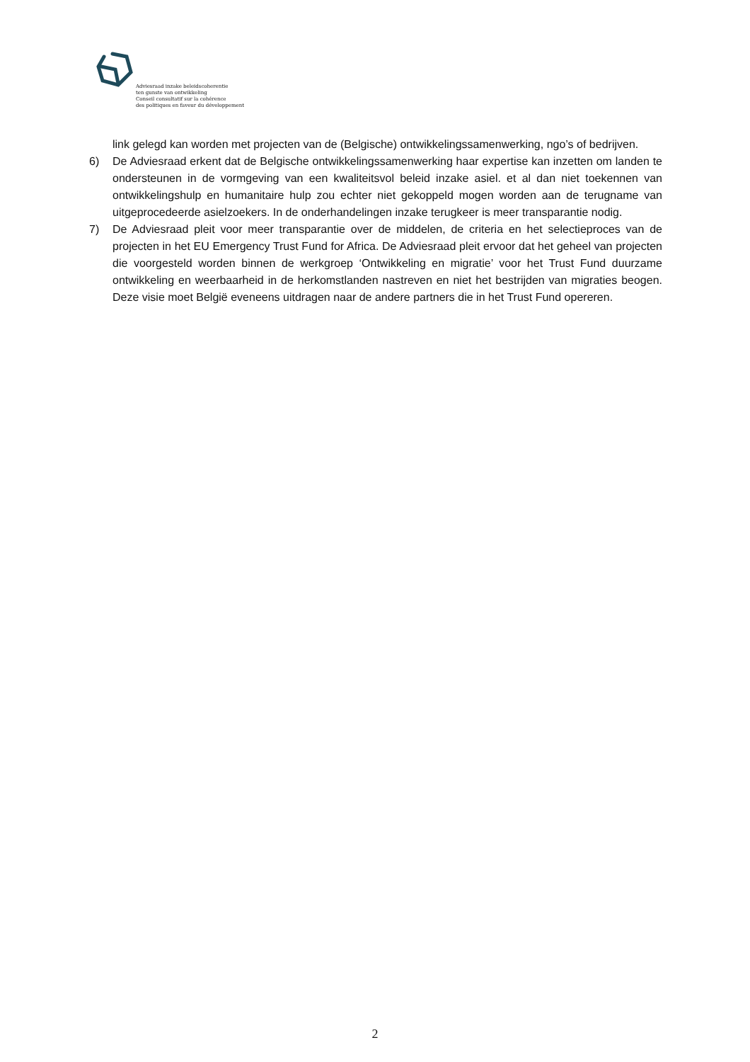Adviesraad inzake beleidscoherentie
ten gunste van ontwikkeling
Conseil consultatif sur la cohérence
des politiques en faveur du développement
link gelegd kan worden met projecten van de (Belgische) ontwikkelingssamenwerking, ngo’s of bedrijven.
6) De Adviesraad erkent dat de Belgische ontwikkelingssamenwerking haar expertise kan inzetten om landen te ondersteunen in de vormgeving van een kwaliteitsvol beleid inzake asiel. et al dan niet toekennen van ontwikkelingshulp en humanitaire hulp zou echter niet gekoppeld mogen worden aan de terugname van uitgeprocedeerde asielzoekers. In de onderhandelingen inzake terugkeer is meer transparantie nodig.
7) De Adviesraad pleit voor meer transparantie over de middelen, de criteria en het selectieproces van de projecten in het EU Emergency Trust Fund for Africa. De Adviesraad pleit ervoor dat het geheel van projecten die voorgesteld worden binnen de werkgroep ‘Ontwikkeling en migratie’ voor het Trust Fund duurzame ontwikkeling en weerbaarheid in de herkomstlanden nastreven en niet het bestrijden van migraties beogen. Deze visie moet België eveneens uitdragen naar de andere partners die in het Trust Fund opereren.
2